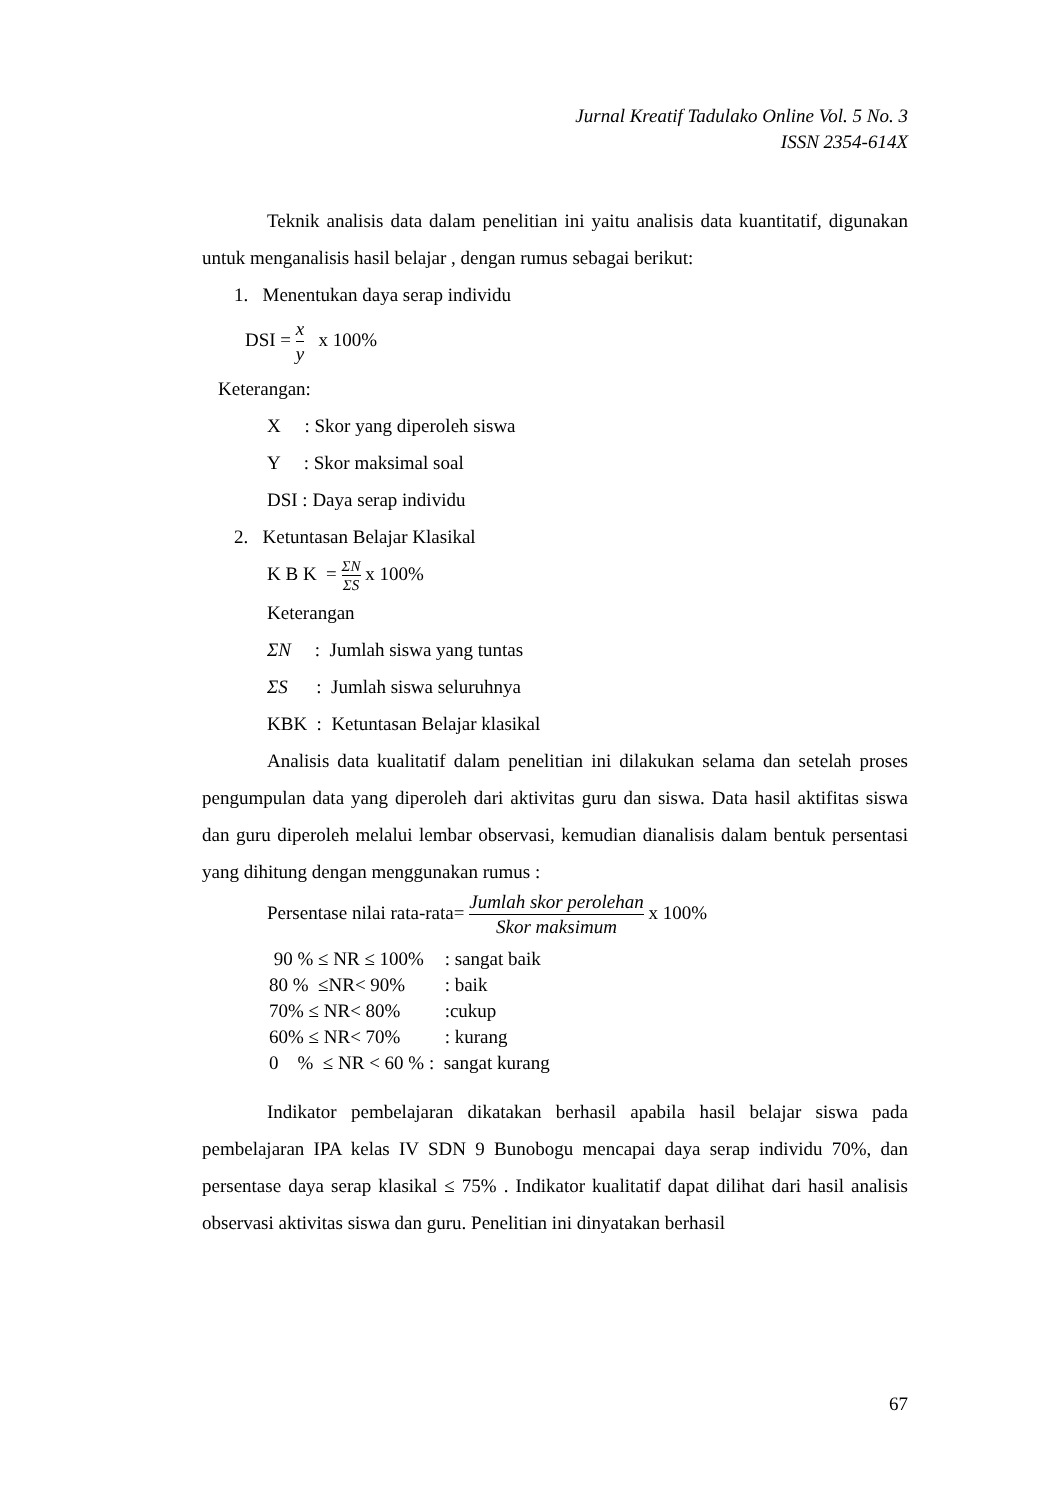Jurnal Kreatif Tadulako Online Vol. 5 No. 3
ISSN 2354-614X
Teknik analisis data dalam penelitian ini yaitu analisis data kuantitatif, digunakan untuk menganalisis hasil belajar , dengan rumus sebagai berikut:
1. Menentukan daya serap individu
DSI = x y x 100%
Keterangan:
X : Skor yang diperoleh siswa
Y : Skor maksimal soal
DSI : Daya serap individu
2. Ketuntasan Belajar Klasikal
K B K = ΣN ΣS x 100%
Keterangan
ΣN : Jumlah siswa yang tuntas
ΣS : Jumlah siswa seluruhnya
KBK : Ketuntasan Belajar klasikal
Analisis data kualitatif dalam penelitian ini dilakukan selama dan setelah proses pengumpulan data yang diperoleh dari aktivitas guru dan siswa. Data hasil aktifitas siswa dan guru diperoleh melalui lembar observasi, kemudian dianalisis dalam bentuk persentasi yang dihitung dengan menggunakan rumus :
Persentase nilai rata-rata= Jumlah skor perolehan Skor maksimum x 100%
| 90 % ≤ NR ≤ 100% | : sangat baik |
| 80 % ≤NR< 90% | : baik |
| 70% ≤ NR< 80% | :cukup |
| 60% ≤ NR< 70% | : kurang |
| 0 % ≤ NR < 60 % : sangat kurang | |
Indikator pembelajaran dikatakan berhasil apabila hasil belajar siswa pada pembelajaran IPA kelas IV SDN 9 Bunobogu mencapai daya serap individu 70%, dan persentase daya serap klasikal ≤ 75% . Indikator kualitatif dapat dilihat dari hasil analisis observasi aktivitas siswa dan guru. Penelitian ini dinyatakan berhasil
67